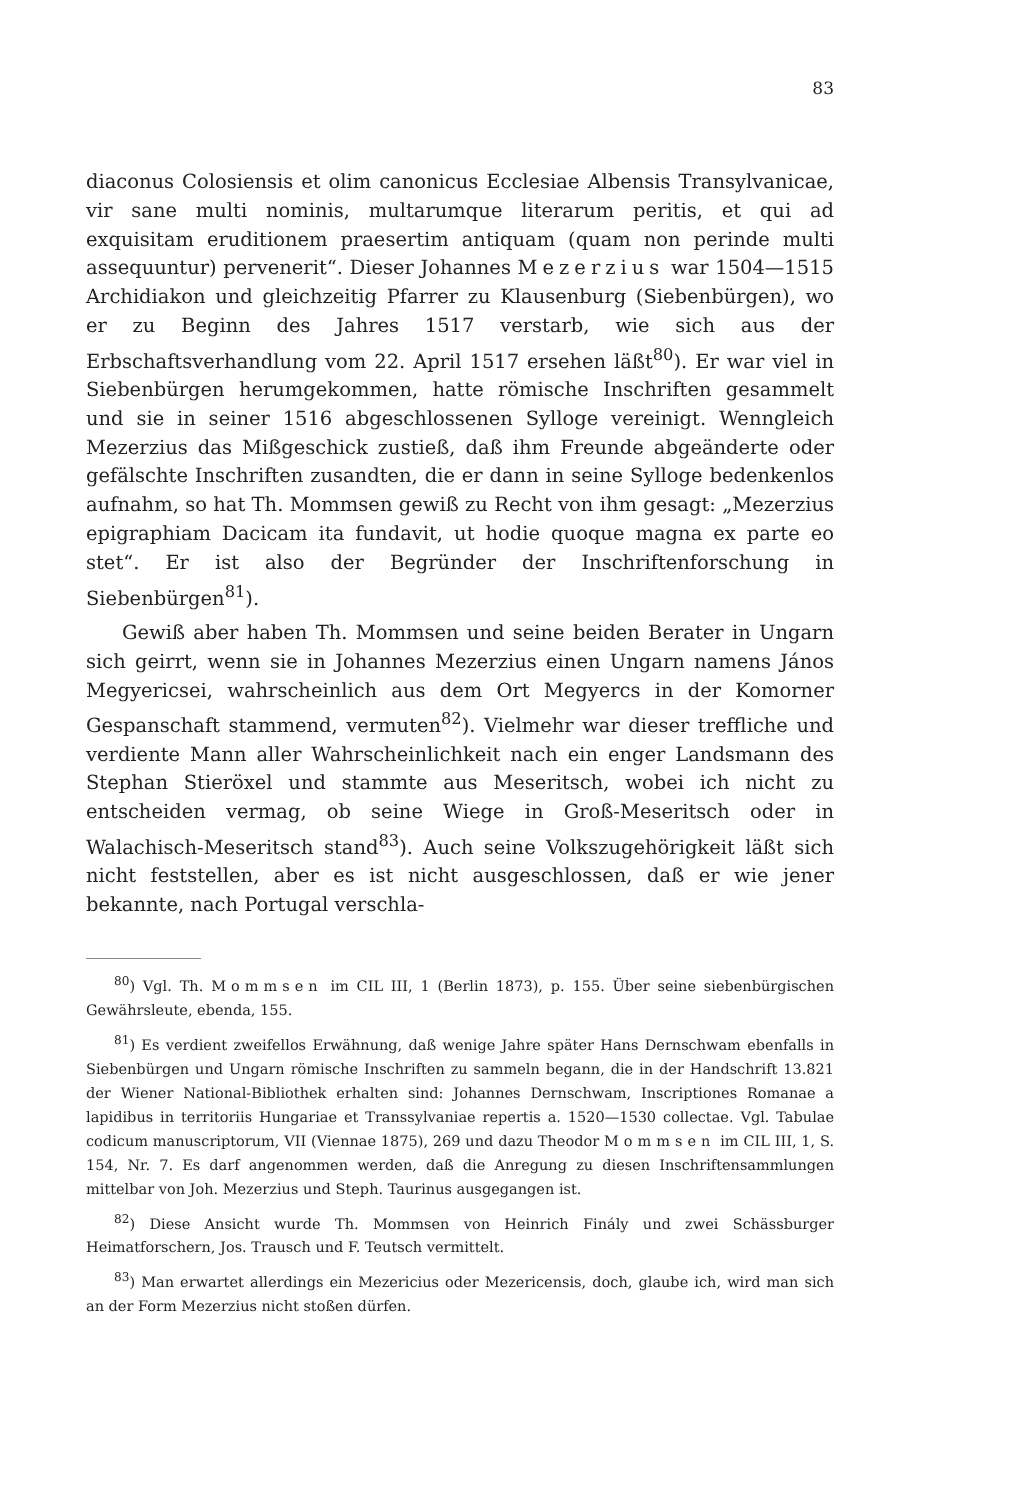83
diaconus Colosiensis et olim canonicus Ecclesiae Albensis Transylvanicae, vir sane multi nominis, multarumque literarum peritis, et qui ad exquisitam eruditionem praesertim antiquam (quam non perinde multi assequuntur) pervenerit“. Dieser Johannes Mezerzius war 1504—1515 Archidiakon und gleichzeitig Pfarrer zu Klausenburg (Siebenbürgen), wo er zu Beginn des Jahres 1517 verstarb, wie sich aus der Erbschaftsverhandlung vom 22. April 1517 ersehen läßt<sup>80</sup>). Er war viel in Siebenbürgen herumgekommen, hatte römische Inschriften gesammelt und sie in seiner 1516 abgeschlossenen Sylloge vereinigt. Wenngleich Mezerzius das Mißgeschick zustieß, daß ihm Freunde abgeänderte oder gefälschte Inschriften zusandten, die er dann in seine Sylloge bedenkenlos aufnahm, so hat Th. Mommsen gewiß zu Recht von ihm gesagt: „Mezerzius epigraphiam Dacicam ita fundavit, ut hodie quoque magna ex parte eo stet“. Er ist also der Begründer der Inschriftenforschung in Siebenbürgen<sup>81</sup>).
Gewiß aber haben Th. Mommsen und seine beiden Berater in Ungarn sich geirrt, wenn sie in Johannes Mezerzius einen Ungarn namens János Megyericsei, wahrscheinlich aus dem Ort Megyercs in der Komorner Gespanschaft stammend, vermuten<sup>82</sup>). Vielmehr war dieser treffliche und verdiente Mann aller Wahrscheinlichkeit nach ein enger Landsmann des Stephan Stieröxel und stammte aus Meseritsch, wobei ich nicht zu entscheiden vermag, ob seine Wiege in Groß-Meseritsch oder in Walachisch-Meseritsch stand<sup>83</sup>). Auch seine Volkszugehörigkeit läßt sich nicht feststellen, aber es ist nicht ausgeschlossen, daß er wie jener bekannte, nach Portugal verschla-
<sup>80</sup>) Vgl. Th. Mommsen im CIL III, 1 (Berlin 1873), p. 155. Über seine siebenbürgischen Gewährsleute, ebenda, 155.
<sup>81</sup>) Es verdient zweifellos Erwähnung, daß wenige Jahre später Hans Dernschwam ebenfalls in Siebenbürgen und Ungarn römische Inschriften zu sammeln begann, die in der Handschrift 13.821 der Wiener National-Bibliothek erhalten sind: Johannes Dernschwam, Inscriptiones Romanae a lapidibus in territoriis Hungariae et Transsylvaniae repertis a. 1520—1530 collectae. Vgl. Tabulae codicum manuscriptorum, VII (Viennae 1875), 269 und dazu Theodor Mommsen im CIL III, 1, S. 154, Nr. 7. Es darf angenommen werden, daß die Anregung zu diesen Inschriftensammlungen mittelbar von Joh. Mezerzius und Steph. Taurinus ausgegangen ist.
<sup>82</sup>) Diese Ansicht wurde Th. Mommsen von Heinrich Finály und zwei Schässburger Heimatforschern, Jos. Trausch und F. Teutsch vermittelt.
<sup>83</sup>) Man erwartet allerdings ein Mezericius oder Mezericensis, doch, glaube ich, wird man sich an der Form Mezerzius nicht stoßen dürfen.